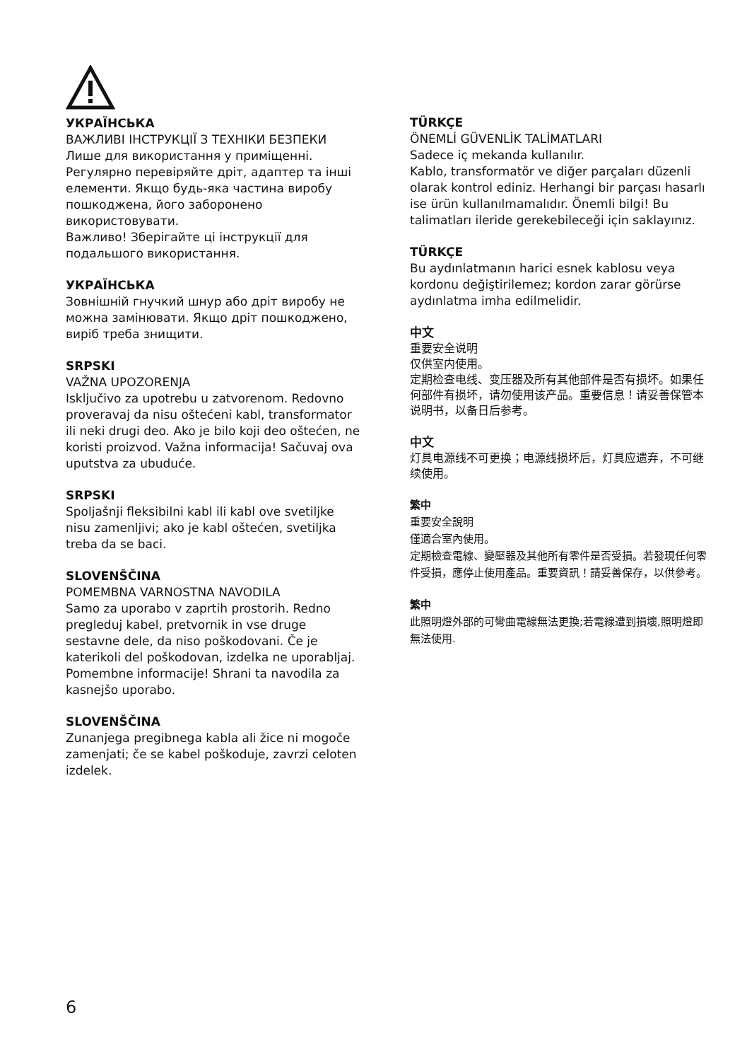УКРАЇНСЬКА
ВАЖЛИВІ ІНСТРУКЦІЇ З ТЕХНІКИ БЕЗПЕКИ
Лише для використання у приміщенні. Регулярно перевіряйте дріт, адаптер та інші елементи. Якщо будь-яка частина виробу пошкоджена, його заборонено використовувати.
Важливо! Зберігайте ці інструкції для подальшого використання.
УКРАЇНСЬКА
Зовнішній гнучкий шнур або дріт виробу не можна замінювати. Якщо дріт пошкоджено, виріб треба знищити.
SRPSKI
VAŽNA UPOZORENJA
Isključivo za upotrebu u zatvorenom. Redovno proveravaj da nisu oštećeni kabl, transformator ili neki drugi deo. Ako je bilo koji deo oštećen, ne koristi proizvod. Važna informacija! Sačuvaj ova uputstva za ubuduće.
SRPSKI
Spoljašnji fleksibilni kabl ili kabl ove svetiljke nisu zamenljivi; ako je kabl oštećen, svetiljka treba da se baci.
SLOVENŠČINA
POMEMBNA VARNOSTNA NAVODILA
Samo za uporabo v zaprtih prostorih. Redno pregleduj kabel, pretvornik in vse druge sestavne dele, da niso poškodovani. Če je katerikoli del poškodovan, izdelka ne uporabljaj. Pomembne informacije! Shrani ta navodila za kasnejšo uporabo.
SLOVENŠČINA
Zunanjega pregibnega kabla ali žice ni mogoče zamenjati; če se kabel poškoduje, zavrzi celoten izdelek.
TÜRKÇE
ÖNEMLİ GÜVENLİK TALİMATLARI
Sadece iç mekanda kullanılır.
Kablo, transformatör ve diğer parçaları düzenli olarak kontrol ediniz. Herhangi bir parçası hasarlı ise ürün kullanılmamalıdır. Önemli bilgi! Bu talimatları ileride gerekebileceği için saklayınız.
TÜRKÇE
Bu aydınlatmanın harici esnek kablosu veya kordonu değiştirilemez; kordon zarar görürse aydınlatma imha edilmelidir.
中文
重要安全说明
仅供室内使用。
定期检查电线、变压器及所有其他部件是否有损坏。如果任何部件有损坏，请勿使用该产品。重要信息！请妥善保管本说明书，以备日后参考。
中文
灯具电源线不可更换；电源线损坏后，灯具应遗弃，不可继续使用。
繁中
重要安全說明
僅適合室內使用。
定期檢查電線、變壓器及其他所有零件是否受損。若發現任何零件受損，應停止使用產品。重要資訊！請妥善保存，以供參考。
繁中
此照明燈外部的可彎曲電線無法更換;若電線遭到損壞,照明燈即無法使用.
6